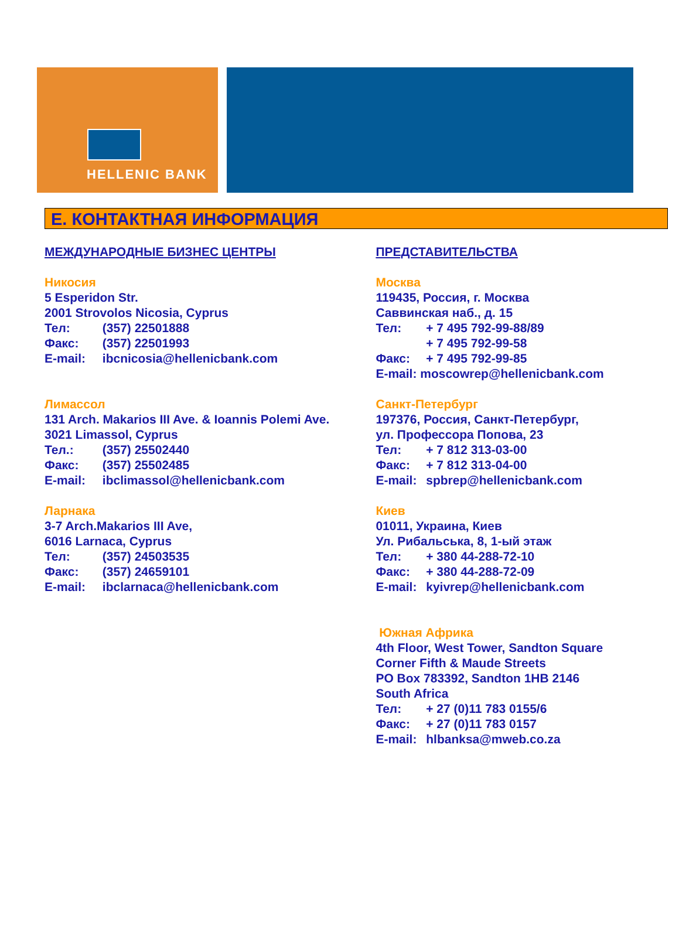HELLENIC BANK
E. КОНТАКТНАЯ ИНФОРМАЦИЯ
МЕЖДУНАРОДНЫЕ БИЗНЕС ЦЕНТРЫ
Никосия
5 Esperidon Str.
2001 Strovolos Nicosia, Cyprus
Тел: (357) 22501888
Факс: (357) 22501993
E-mail: ibcnicosia@hellenicbank.com
Лимассол
131 Arch. Makarios III Ave. & Ioannis Polemi Ave.
3021 Limassol, Cyprus
Тел.: (357) 25502440
Факс: (357) 25502485
E-mail: ibclimassol@hellenicbank.com
Ларнака
3-7 Arch.Makarios III Ave,
6016 Larnaca, Cyprus
Тел: (357) 24503535
Факс: (357) 24659101
E-mail: ibclarnaca@hellenicbank.com
ПРЕДСТАВИТЕЛЬСТВА
Москва
119435, Россия, г. Москва
Саввинская наб., д. 15
Тел: + 7 495 792-99-88/89
+ 7 495 792-99-58
Факс: + 7 495 792-99-85
E-mail: moscowrep@hellenicbank.com
Санкт-Петербург
197376, Россия, Санкт-Петербург,
ул. Профессора Попова, 23
Тел: + 7 812 313-03-00
Факс: + 7 812 313-04-00
E-mail: spbrep@hellenicbank.com
Киев
01011, Украина, Киев
Ул. Рибальська, 8, 1-ый этаж
Тел: + 380 44-288-72-10
Факс: + 380 44-288-72-09
E-mail: kyivrep@hellenicbank.com
Южная Африка
4th Floor, West Tower, Sandton Square
Corner Fifth & Maude Streets
PO Box 783392, Sandton 1HB 2146
South Africa
Тел: + 27 (0)11 783 0155/6
Факс: + 27 (0)11 783 0157
E-mail: hlbanksa@mweb.co.za